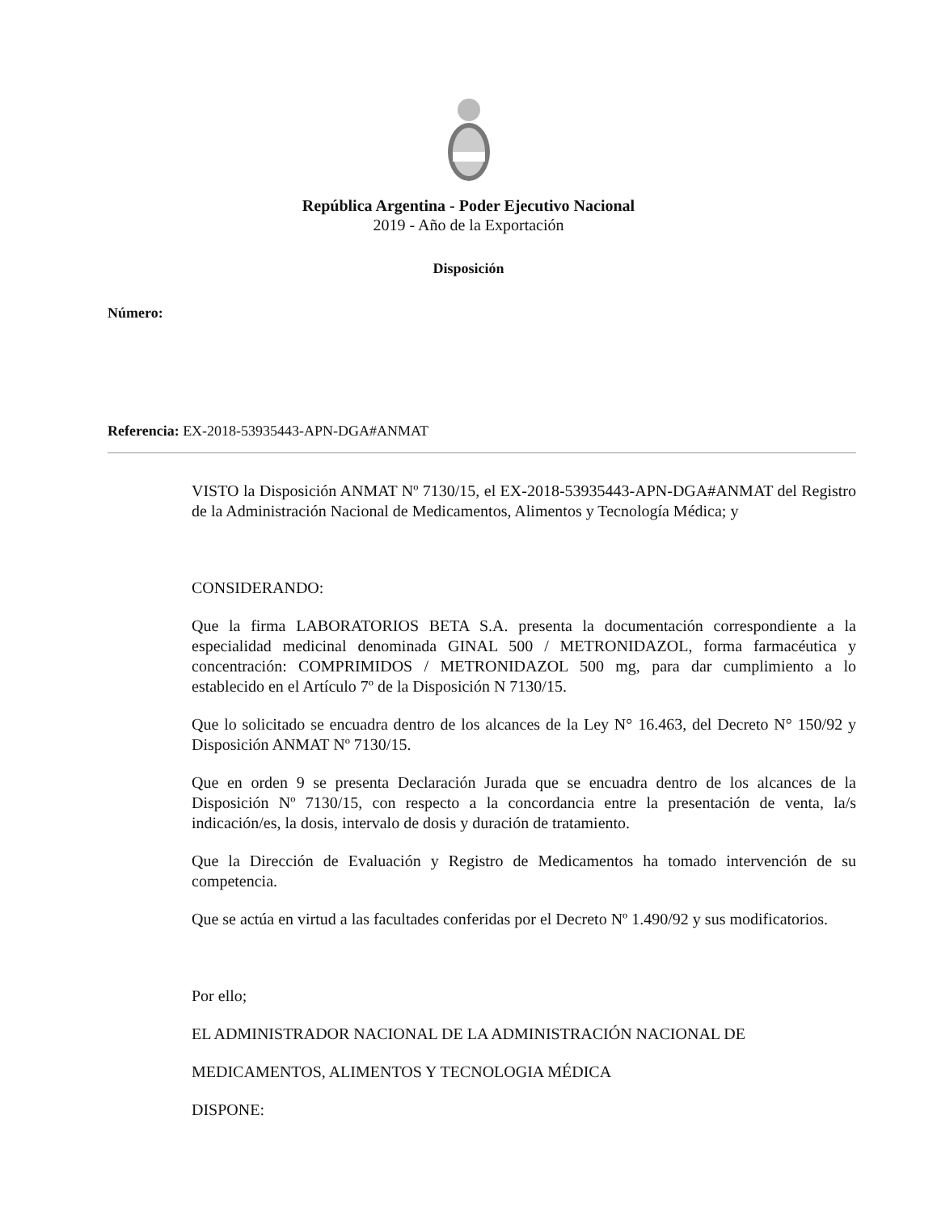República Argentina - Poder Ejecutivo Nacional
2019 - Año de la Exportación
Disposición
Número:
Referencia: EX-2018-53935443-APN-DGA#ANMAT
VISTO la Disposición ANMAT Nº 7130/15, el EX-2018-53935443-APN-DGA#ANMAT del Registro de la Administración Nacional de Medicamentos, Alimentos y Tecnología Médica; y
CONSIDERANDO:
Que la firma LABORATORIOS BETA S.A. presenta la documentación correspondiente a la especialidad medicinal denominada GINAL 500 / METRONIDAZOL, forma farmacéutica y concentración: COMPRIMIDOS / METRONIDAZOL 500 mg, para dar cumplimiento a lo establecido en el Artículo 7º de la Disposición N 7130/15.
Que lo solicitado se encuadra dentro de los alcances de la Ley N° 16.463, del Decreto N° 150/92 y Disposición ANMAT Nº 7130/15.
Que en orden 9 se presenta Declaración Jurada que se encuadra dentro de los alcances de la Disposición Nº 7130/15, con respecto a la concordancia entre la presentación de venta, la/s indicación/es, la dosis, intervalo de dosis y duración de tratamiento.
Que la Dirección de Evaluación y Registro de Medicamentos ha tomado intervención de su competencia.
Que se actúa en virtud a las facultades conferidas por el Decreto Nº 1.490/92 y sus modificatorios.
Por ello;
EL ADMINISTRADOR NACIONAL DE LA ADMINISTRACIÓN NACIONAL DE
MEDICAMENTOS, ALIMENTOS Y TECNOLOGIA MÉDICA
DISPONE: